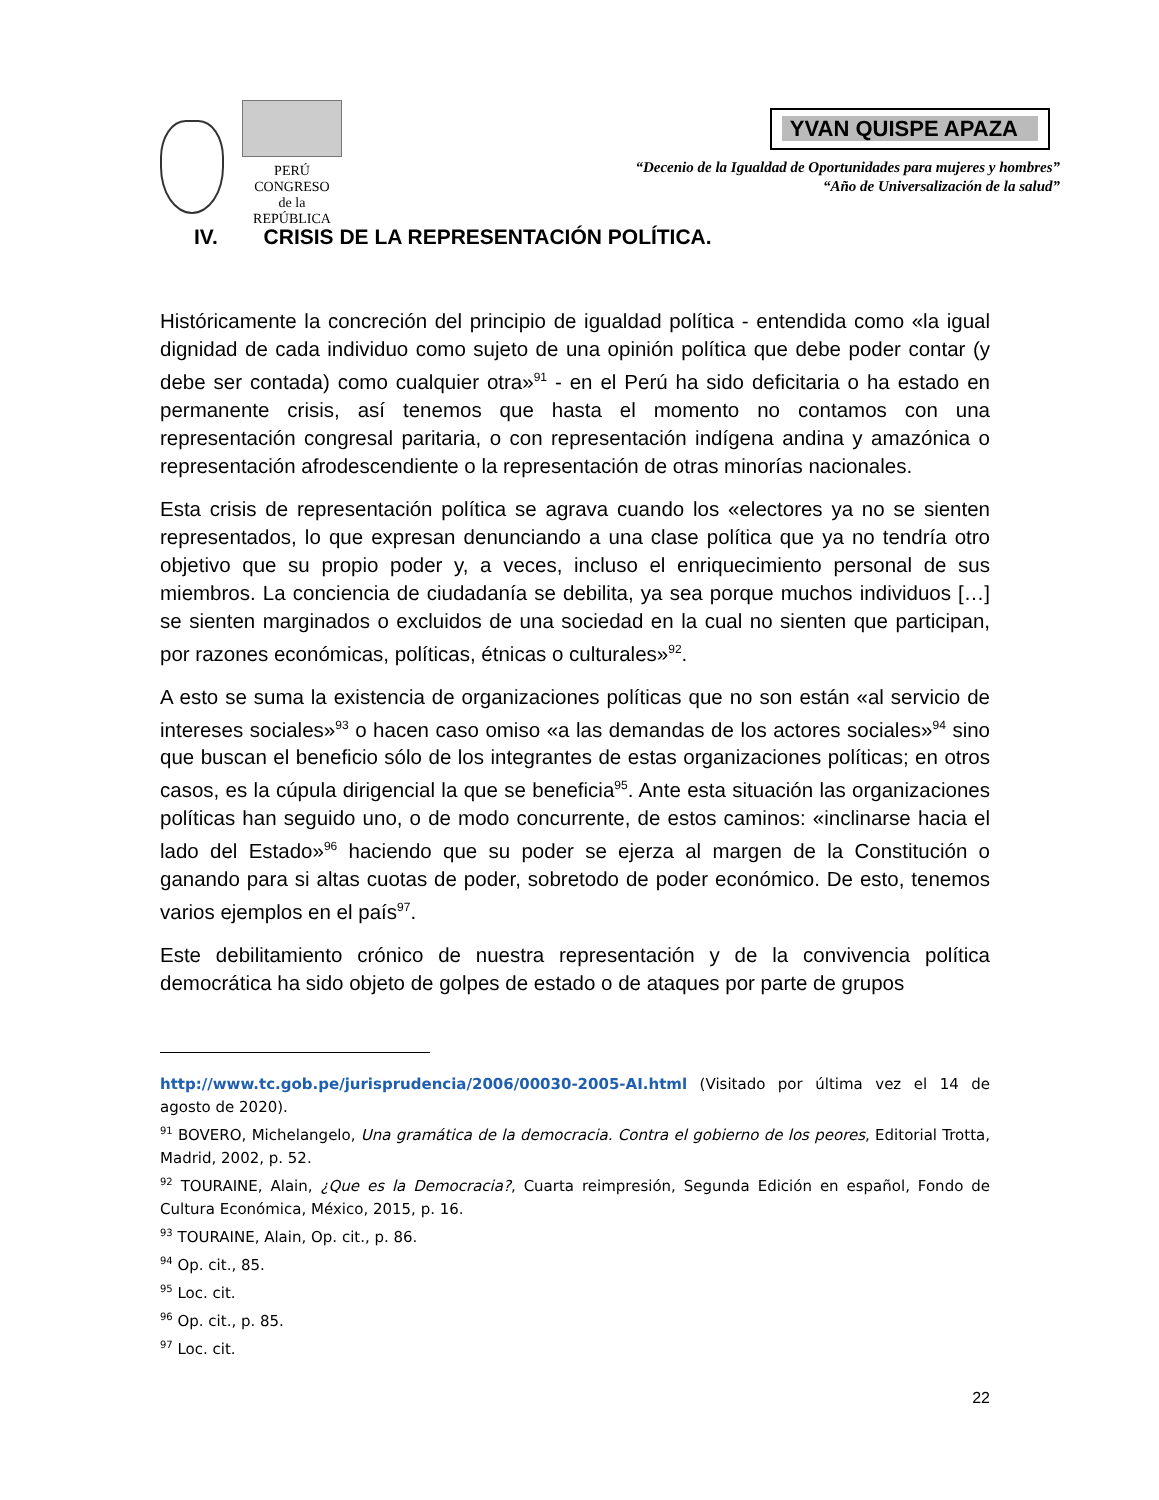PERÚ
CONGRESO
de la
REPÚBLICA
YVAN QUISPE APAZA
“Decenio de la Igualdad de Oportunidades para mujeres y hombres”
“Año de Universalización de la salud”
IV. CRISIS DE LA REPRESENTACIÓN POLÍTICA.
Históricamente la concreción del principio de igualdad política - entendida como «la igual dignidad de cada individuo como sujeto de una opinión política que debe poder contar (y debe ser contada) como cualquier otra»<sup>91</sup> - en el Perú ha sido deficitaria o ha estado en permanente crisis, así tenemos que hasta el momento no contamos con una representación congresal paritaria, o con representación indígena andina y amazónica o representación afrodescendiente o la representación de otras minorías nacionales.
Esta crisis de representación política se agrava cuando los «electores ya no se sienten representados, lo que expresan denunciando a una clase política que ya no tendría otro objetivo que su propio poder y, a veces, incluso el enriquecimiento personal de sus miembros. La conciencia de ciudadanía se debilita, ya sea porque muchos individuos […] se sienten marginados o excluidos de una sociedad en la cual no sienten que participan, por razones económicas, políticas, étnicas o culturales»<sup>92</sup>.
A esto se suma la existencia de organizaciones políticas que no son están «al servicio de intereses sociales»<sup>93</sup> o hacen caso omiso «a las demandas de los actores sociales»<sup>94</sup> sino que buscan el beneficio sólo de los integrantes de estas organizaciones políticas; en otros casos, es la cúpula dirigencial la que se beneficia<sup>95</sup>. Ante esta situación las organizaciones políticas han seguido uno, o de modo concurrente, de estos caminos: «inclinarse hacia el lado del Estado»<sup>96</sup> haciendo que su poder se ejerza al margen de la Constitución o ganando para si altas cuotas de poder, sobretodo de poder económico. De esto, tenemos varios ejemplos en el país<sup>97</sup>.
Este debilitamiento crónico de nuestra representación y de la convivencia política democrática ha sido objeto de golpes de estado o de ataques por parte de grupos
http://www.tc.gob.pe/jurisprudencia/2006/00030-2005-AI.html (Visitado por última vez el 14 de agosto de 2020).
<sup>91</sup> BOVERO, Michelangelo, Una gramática de la democracia. Contra el gobierno de los peores, Editorial Trotta, Madrid, 2002, p. 52.
<sup>92</sup> TOURAINE, Alain, ¿Que es la Democracia?, Cuarta reimpresión, Segunda Edición en español, Fondo de Cultura Económica, México, 2015, p. 16.
<sup>93</sup> TOURAINE, Alain, Op. cit., p. 86.
<sup>94</sup> Op. cit., 85.
<sup>95</sup> Loc. cit.
<sup>96</sup> Op. cit., p. 85.
<sup>97</sup> Loc. cit.
22